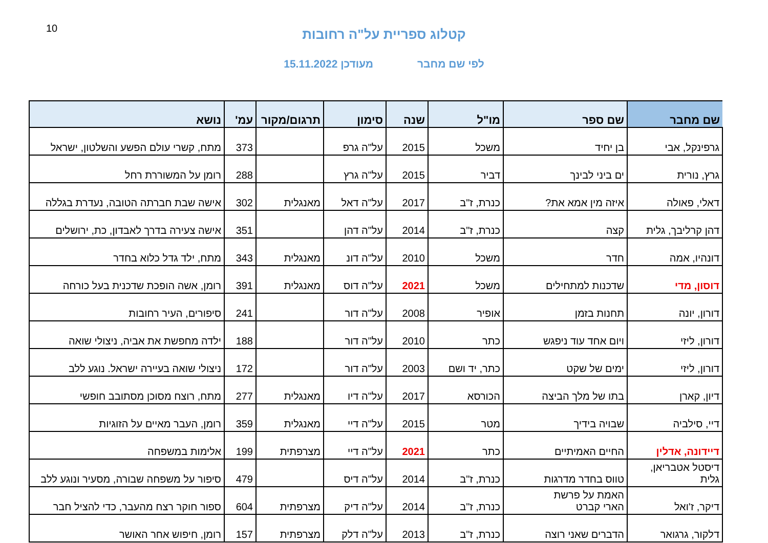10
קטלוג ספריית על"ה רחובות
לפי שם מחבר מעודכן 15.11.2022
| שם מחבר | שם ספר | מו"ל | שנה | סימון | תרגום/מקור | עמ' | נושא |
| --- | --- | --- | --- | --- | --- | --- | --- |
| גרפינקל, אבי | בן יחיד | משכל | 2015 | על"ה גרפ | | 373 | מתח, קשרי עולם הפשע והשלטון, ישראל |
| גרץ, נורית | ים ביני לבינך | דביר | 2015 | על"ה גרץ | | 288 | רומן על המשוררת רחל |
| דאלי, פאולה | איזה מין אמא את? | כנרת, ז"ב | 2017 | על"ה דאל | מאנגלית | 302 | אישה שבת חברתה הטובה, נעדרת בגללה |
| דהן קרליבך, גלית | קצה | כנרת, ז"ב | 2014 | על"ה דהן | | 351 | אישה צעירה בדרך לאבדון, כת, ירושלים |
| דונהיו, אמה | חדר | משכל | 2010 | על"ה דונ | מאנגלית | 343 | מתח, ילד גדל כלוא בחדר |
| דוסון, מדי | שדכנות למתחילים | משכל | 2021 | על"ה דוס | מאנגלית | 391 | רומן, אשה הופכת שדכנית בעל כורחה |
| דורון, יונה | תחנות בזמן | אופיר | 2008 | על"ה דור | | 241 | סיפורים, העיר רחובות |
| דורון, ליזי | ויום אחד עוד ניפגש | כתר | 2010 | על"ה דור | | 188 | ילדה מחפשת את אביה, ניצולי שואה |
| דורון, ליזי | ימים של שקט | כתר, יד ושם | 2003 | על"ה דור | | 172 | ניצולי שואה בעיירה ישראל. נוגע ללב |
| דיון, קארן | בתו של מלך הביצה | הכורסא | 2017 | על"ה דיו | מאנגלית | 277 | מתח, רוצח מסוכן מסתובב חופשי |
| דיי, סילביה | שבויה בידיך | מטר | 2015 | על"ה דיי | מאנגלית | 359 | רומן, העבר מאיים על הזוגיות |
| דיידונה, אדלין | החיים האמיתיים | כתר | 2021 | על"ה דיי | מצרפתית | 199 | אלימות במשפחה |
| דיסטל אטבריאן, גלית | טווס בחדר מדרגות | כנרת, ז"ב | 2014 | על"ה דיס | | 479 | סיפור על משפחה שבורה, מסעיר ונוגע ללב |
| דיקר, ז'ואל | האמת על פרשת הארי קברט | כנרת, ז"ב | 2014 | על"ה דיק | מצרפתית | 604 | ספור חוקר רצח מהעבר, כדי להציל חבר |
| דלקור, גרגואר | הדברים שאני רוצה | כנרת, ז"ב | 2013 | על"ה דלק | מצרפתית | 157 | רומן, חיפוש אחר האושר |